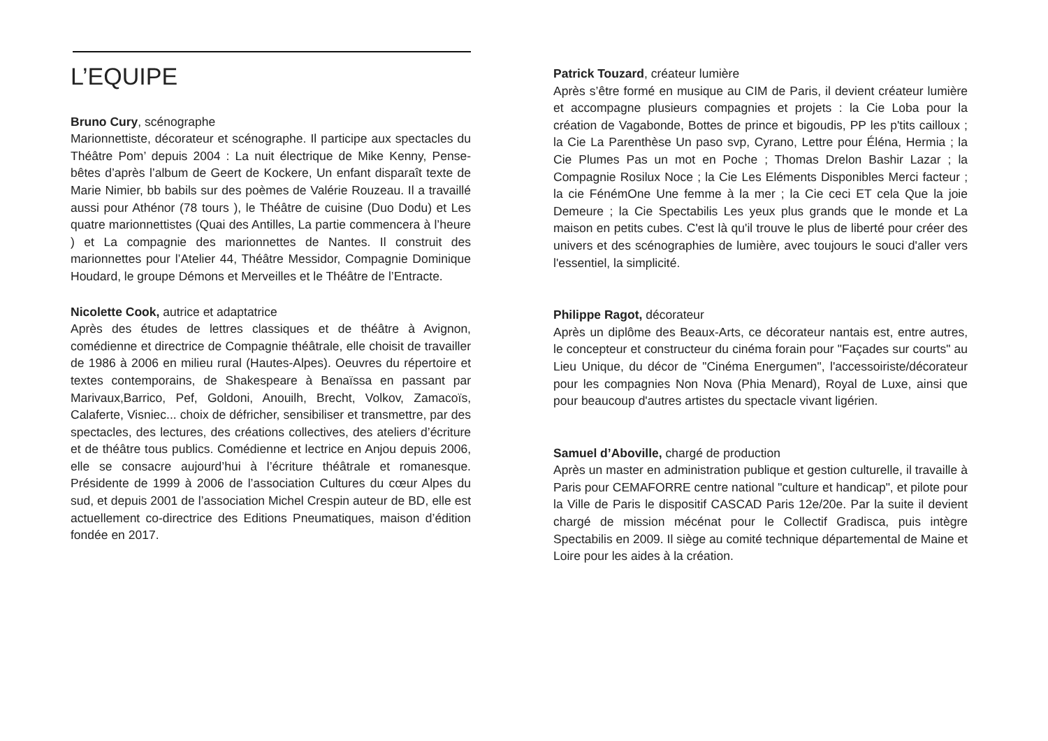L’EQUIPE
Bruno Cury, scénographe
Marionnettiste, décorateur et scénographe. Il participe aux spectacles du Théâtre Pom’ depuis 2004 : La nuit électrique de Mike Kenny, Pense-bêtes d’après l’album de Geert de Kockere, Un enfant disparaît texte de Marie Nimier, bb babils sur des poèmes de Valérie Rouzeau. Il a travaillé aussi pour Athénor (78 tours ), le Théâtre de cuisine (Duo Dodu) et Les quatre marionnettistes (Quai des Antilles, La partie commencera à l’heure ) et La compagnie des marionnettes de Nantes. Il construit des marionnettes pour l’Atelier 44, Théâtre Messidor, Compagnie Dominique Houdard, le groupe Démons et Merveilles et le Théâtre de l’Entracte.
Nicolette Cook, autrice et adaptatrice
Après des études de lettres classiques et de théâtre à Avignon, comédienne et directrice de Compagnie théâtrale, elle choisit de travailler de 1986 à 2006 en milieu rural (Hautes-Alpes). Oeuvres du répertoire et textes contemporains, de Shakespeare à Benaïssa en passant par Marivaux,Barrico, Pef, Goldoni, Anouilh, Brecht, Volkov, Zamacoïs, Calaferte, Visniec... choix de défricher, sensibiliser et transmettre, par des spectacles, des lectures, des créations collectives, des ateliers d’écriture et de théâtre tous publics. Comédienne et lectrice en Anjou depuis 2006, elle se consacre aujourd’hui à l’écriture théâtrale et romanesque. Présidente de 1999 à 2006 de l’association Cultures du cœur Alpes du sud, et depuis 2001 de l’association Michel Crespin auteur de BD, elle est actuellement co-directrice des Editions Pneumatiques, maison d’édition fondée en 2017.
Patrick Touzard, créateur lumière
Après s’être formé en musique au CIM de Paris, il devient créateur lumière et accompagne plusieurs compagnies et projets : la Cie Loba pour la création de Vagabonde, Bottes de prince et bigoudis, PP les p'tits cailloux ; la Cie La Parenthèse Un paso svp, Cyrano, Lettre pour Éléna, Hermia ; la Cie Plumes Pas un mot en Poche ; Thomas Drelon Bashir Lazar ; la Compagnie Rosilux Noce ; la Cie Les Eléments Disponibles Merci facteur ; la cie FénémOne Une femme à la mer ; la Cie ceci ET cela Que la joie Demeure ; la Cie Spectabilis Les yeux plus grands que le monde et La maison en petits cubes. C'est là qu'il trouve le plus de liberté pour créer des univers et des scénographies de lumière, avec toujours le souci d'aller vers l'essentiel, la simplicité.
Philippe Ragot, décorateur
Après un diplôme des Beaux-Arts, ce décorateur nantais est, entre autres, le concepteur et constructeur du cinéma forain pour "Façades sur courts" au Lieu Unique, du décor de "Cinéma Energumen", l'accessoiriste/décorateur pour les compagnies Non Nova (Phia Menard), Royal de Luxe, ainsi que pour beaucoup d'autres artistes du spectacle vivant ligérien.
Samuel d’Aboville, chargé de production
Après un master en administration publique et gestion culturelle, il travaille à Paris pour CEMAFORRE centre national "culture et handicap", et pilote pour la Ville de Paris le dispositif CASCAD Paris 12e/20e. Par la suite il devient chargé de mission mécénat pour le Collectif Gradisca, puis intègre Spectabilis en 2009. Il siège au comité technique départemental de Maine et Loire pour les aides à la création.